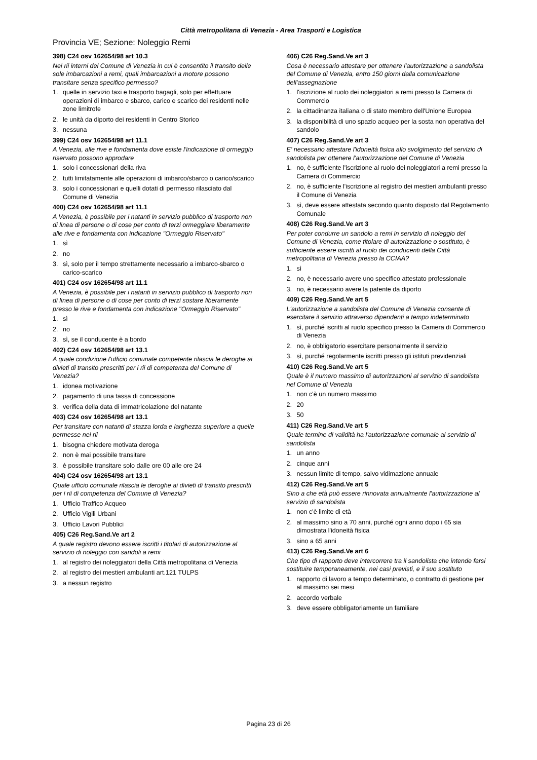Città metropolitana di Venezia - Area Trasporti e Logistica
Provincia VE; Sezione: Noleggio Remi
398) C24 osv 162654/98 art 10.3
Nei rii interni del Comune di Venezia in cui è consentito il transito deile sole imbarcazioni a remi, quali imbarcazioni a motore possono transitare senza specifico permesso?
1. quelle in servizio taxi e trasporto bagagli, solo per effettuare operazioni di imbarco e sbarco, carico e scarico dei residenti nelle zone limitrofe
2. le unità da diporto dei residenti in Centro Storico
3. nessuna
399) C24 osv 162654/98 art 11.1
A Venezia, alle rive e fondamenta dove esiste l'indicazione di ormeggio riservato possono approdare
1. solo i concessionari della riva
2. tutti limitatamente alle operazioni di imbarco/sbarco o carico/scarico
3. solo i concessionari e quelli dotati di permesso rilasciato dal Comune di Venezia
400) C24 osv 162654/98 art 11.1
A Venezia, è possibile per i natanti in servizio pubblico di trasporto non di linea di persone o di cose per conto di terzi ormeggiare liberamente alle rive e fondamenta con indicazione "Ormeggio Riservato"
1. sì
2. no
3. sì, solo per il tempo strettamente necessario a imbarco-sbarco o carico-scarico
401) C24 osv 162654/98 art 11.1
A Venezia, è possibile per i natanti in servizio pubblico di trasporto non di linea di persone o di cose per conto di terzi sostare liberamente presso le rive e fondamenta con indicazione "Ormeggio Riservato"
1. sì
2. no
3. sì, se il conducente è a bordo
402) C24 osv 162654/98 art 13.1
A quale condizione l'ufficio comunale competente rilascia le deroghe ai divieti di transito prescritti per i rii di competenza del Comune di Venezia?
1. idonea motivazione
2. pagamento di una tassa di concessione
3. verifica della data di immatricolazione del natante
403) C24 osv 162654/98 art 13.1
Per transitare con natanti di stazza lorda e larghezza superiore a quelle permesse nei rii
1. bisogna chiedere motivata deroga
2. non è mai possibile transitare
3. è possibile transitare solo dalle ore 00 alle ore 24
404) C24 osv 162654/98 art 13.1
Quale ufficio comunale rilascia le deroghe ai divieti di transito prescritti per i rii di competenza del Comune di Venezia?
1. Ufficio Traffico Acqueo
2. Ufficio Vigili Urbani
3. Ufficio Lavori Pubblici
405) C26 Reg.Sand.Ve art 2
A quale registro devono essere iscritti i titolari di autorizzazione al servizio di noleggio con sandoli a remi
1. al registro dei noleggiatori della Città metropolitana di Venezia
2. al registro dei mestieri ambulanti art.121 TULPS
3. a nessun registro
406) C26 Reg.Sand.Ve art 3
Cosa è necessario attestare per ottenere l'autorizzazione a sandolista del Comune di Venezia, entro 150 giorni dalla comunicazione dell'assegnazione
1. l'iscrizione al ruolo dei noleggiatori a remi presso la Camera di Commercio
2. la cittadinanza italiana o di stato membro dell'Unione Europea
3. la disponibilità di uno spazio acqueo per la sosta non operativa del sandolo
407) C26 Reg.Sand.Ve art 3
E' necessario attestare l'idoneità fisica allo svolgimento del servizio di sandolista per ottenere l'autorizzazione del Comune di Venezia
1. no, è sufficiente l'iscrizione al ruolo dei noleggiatori a remi presso la Camera di Commercio
2. no, è sufficiente l'iscrizione al registro dei mestieri ambulanti presso il Comune di Venezia
3. sì, deve essere attestata secondo quanto disposto dal Regolamento Comunale
408) C26 Reg.Sand.Ve art 3
Per poter condurre un sandolo a remi in servizio di noleggio del Comune di Venezia, come titolare di autorizzazione o sostituto, è sufficiente essere iscritti al ruolo dei conducenti della Città metropolitana di Venezia presso la CCIAA?
1. sì
2. no, è necessario avere uno specifico attestato professionale
3. no, è necessario avere la patente da diporto
409) C26 Reg.Sand.Ve art 5
L'autorizzazione a sandolista del Comune di Venezia consente di esercitare il servizio attraverso dipendenti a tempo indeterminato
1. sì, purché iscritti al ruolo specifico presso la Camera di Commercio di Venezia
2. no, è obbligatorio esercitare personalmente il servizio
3. sì, purché regolarmente iscritti presso gli istituti previdenziali
410) C26 Reg.Sand.Ve art 5
Quale è il numero massimo di autorizzazioni al servizio di sandolista nel Comune di Venezia
1. non c'è un numero massimo
2. 20
3. 50
411) C26 Reg.Sand.Ve art 5
Quale termine di validità ha l'autorizzazione comunale al servizio di sandolista
1. un anno
2. cinque anni
3. nessun limite di tempo, salvo vidimazione annuale
412) C26 Reg.Sand.Ve art 5
Sino a che età può essere rinnovata annualmente l'autorizzazione al servizio di sandolista
1. non c'è limite di età
2. al massimo sino a 70 anni, purché ogni anno dopo i 65 sia dimostrata l'idoneità fisica
3. sino a 65 anni
413) C26 Reg.Sand.Ve art 6
Che tipo di rapporto deve intercorrere tra il sandolista che intende farsi sostituire temporaneamente, nei casi previsti, e il suo sostituto
1. rapporto di lavoro a tempo determinato, o contratto di gestione per al massimo sei mesi
2. accordo verbale
3. deve essere obbligatoriamente un familiare
Pagina 23 di 26